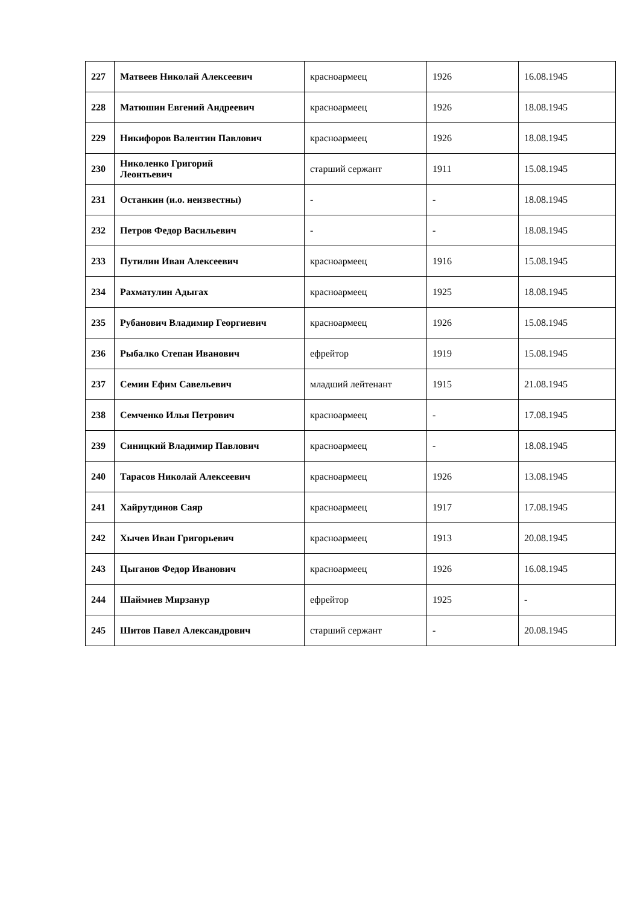| 227 | Матвеев Николай Алексеевич | красноармеец | 1926 | 16.08.1945 |
| 228 | Матюшин Евгений Андреевич | красноармеец | 1926 | 18.08.1945 |
| 229 | Никифоров Валентин Павлович | красноармеец | 1926 | 18.08.1945 |
| 230 | Николенко Григорий Леонтьевич | старший сержант | 1911 | 15.08.1945 |
| 231 | Останкин (и.о. неизвестны) | - | - | 18.08.1945 |
| 232 | Петров Федор Васильевич | - | - | 18.08.1945 |
| 233 | Путилин Иван Алексеевич | красноармеец | 1916 | 15.08.1945 |
| 234 | Рахматулин Адыгах | красноармеец | 1925 | 18.08.1945 |
| 235 | Рубанович Владимир Георгиевич | красноармеец | 1926 | 15.08.1945 |
| 236 | Рыбалко Степан Иванович | ефрейтор | 1919 | 15.08.1945 |
| 237 | Семин Ефим Савельевич | младший лейтенант | 1915 | 21.08.1945 |
| 238 | Семченко Илья Петрович | красноармеец | - | 17.08.1945 |
| 239 | Синицкий Владимир Павлович | красноармеец | - | 18.08.1945 |
| 240 | Тарасов Николай Алексеевич | красноармеец | 1926 | 13.08.1945 |
| 241 | Хайрутдинов Саяр | красноармеец | 1917 | 17.08.1945 |
| 242 | Хычев Иван Григорьевич | красноармеец | 1913 | 20.08.1945 |
| 243 | Цыганов Федор Иванович | красноармеец | 1926 | 16.08.1945 |
| 244 | Шаймиев Мирзанур | ефрейтор | 1925 | - |
| 245 | Шитов Павел Александрович | старший сержант | - | 20.08.1945 |